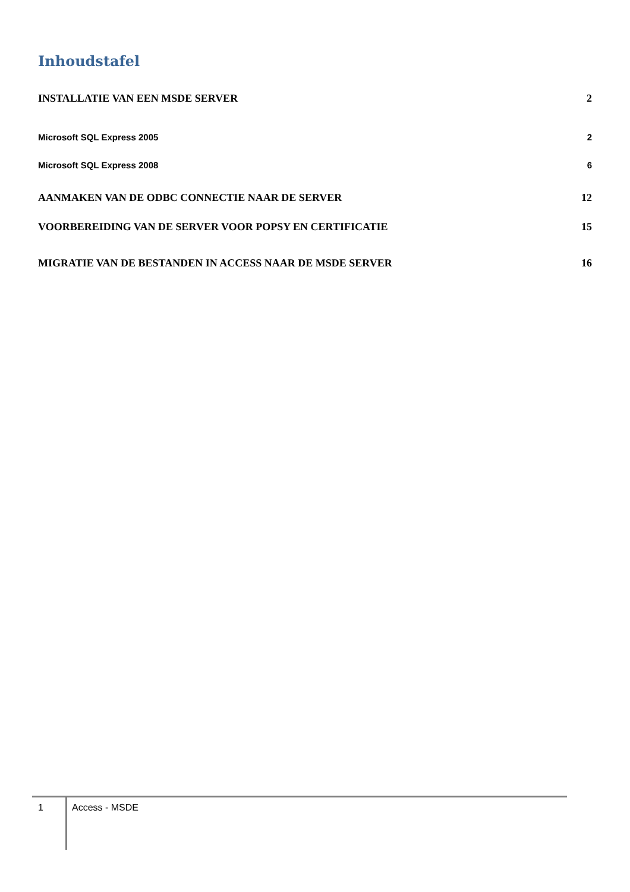Inhoudstafel
INSTALLATIE VAN EEN MSDE SERVER 2
Microsoft SQL Express 2005 2
Microsoft SQL Express 2008 6
AANMAKEN VAN DE ODBC CONNECTIE NAAR DE SERVER 12
VOORBEREIDING VAN DE SERVER VOOR POPSY EN CERTIFICATIE 15
MIGRATIE VAN DE BESTANDEN IN ACCESS NAAR DE MSDE SERVER 16
1
Access - MSDE